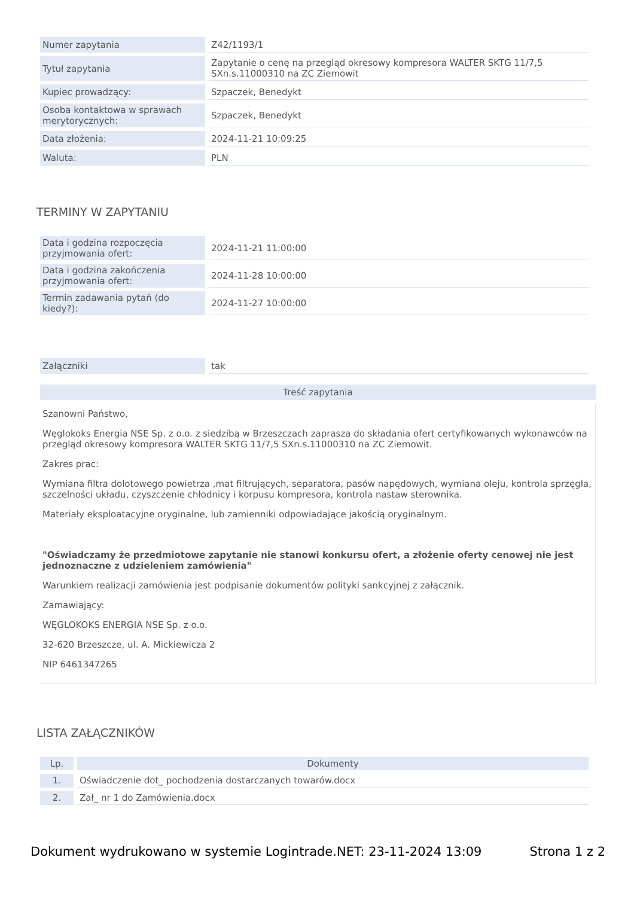| Numer zapytania | Z42/1193/1 |
| Tytuł zapytania | Zapytanie o cenę na przegląd okresowy kompresora WALTER SKTG 11/7,5 SXn.s.11000310 na ZC Ziemowit |
| Kupiec prowadzący: | Szpaczek, Benedykt |
| Osoba kontaktowa w sprawach merytorycznych: | Szpaczek, Benedykt |
| Data złożenia: | 2024-11-21 10:09:25 |
| Waluta: | PLN |
TERMINY W ZAPYTANIU
| Data i godzina rozpoczęcia przyjmowania ofert: | 2024-11-21 11:00:00 |
| Data i godzina zakończenia przyjmowania ofert: | 2024-11-28 10:00:00 |
| Termin zadawania pytań (do kiedy?): | 2024-11-27 10:00:00 |
| Załączniki | tak |
Treść zapytania
Szanowni Państwo,
Węglokoks Energia NSE Sp. z o.o. z siedzibą w Brzeszczach zaprasza do składania ofert certyfikowanych wykonawców na przegląd okresowy kompresora WALTER SKTG 11/7,5 SXn.s.11000310 na ZC Ziemowit.
Zakres prac:
Wymiana filtra dolotowego powietrza ,mat filtrujących, separatora, pasów napędowych, wymiana oleju, kontrola sprzęgła, szczelności układu, czyszczenie chłodnicy i korpusu kompresora, kontrola nastaw sterownika.
Materiały eksploatacyjne oryginalne, lub zamienniki odpowiadające jakością oryginalnym.
"Oświadczamy że przedmiotowe zapytanie nie stanowi konkursu ofert, a złożenie oferty cenowej nie jest jednoznaczne z udzieleniem zamówienia"
Warunkiem realizacji zamówienia jest podpisanie dokumentów polityki sankcyjnej z załącznik.
Zamawiający:
WĘGLOKOKS ENERGIA NSE Sp. z o.o.
32-620 Brzeszcze, ul. A. Mickiewicza 2
NIP 6461347265
LISTA ZAŁĄCZNIKÓW
| Lp. | Dokumenty |
| --- | --- |
| 1. | Oświadczenie dot_ pochodzenia dostarczanych towarów.docx |
| 2. | Zał_ nr 1 do Zamówienia.docx |
Dokument wydrukowano w systemie Logintrade.NET: 23-11-2024 13:09 Strona 1 z 2